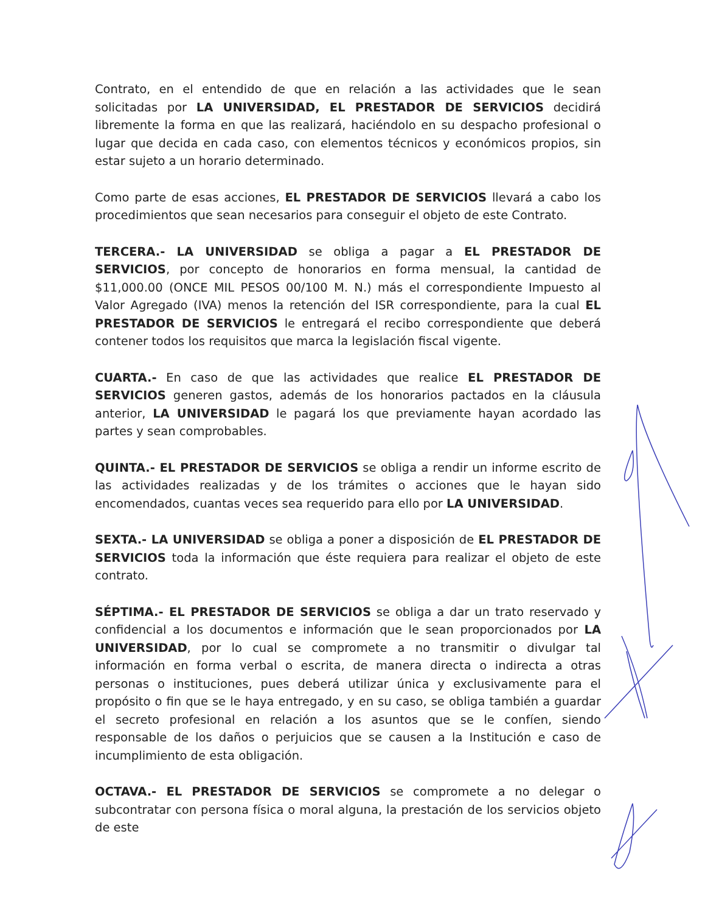Contrato, en el entendido de que en relación a las actividades que le sean solicitadas por LA UNIVERSIDAD, EL PRESTADOR DE SERVICIOS decidirá libremente la forma en que las realizará, haciéndolo en su despacho profesional o lugar que decida en cada caso, con elementos técnicos y económicos propios, sin estar sujeto a un horario determinado.
Como parte de esas acciones, EL PRESTADOR DE SERVICIOS llevará a cabo los procedimientos que sean necesarios para conseguir el objeto de este Contrato.
TERCERA.- LA UNIVERSIDAD se obliga a pagar a EL PRESTADOR DE SERVICIOS, por concepto de honorarios en forma mensual, la cantidad de $11,000.00 (ONCE MIL PESOS 00/100 M. N.) más el correspondiente Impuesto al Valor Agregado (IVA) menos la retención del ISR correspondiente, para la cual EL PRESTADOR DE SERVICIOS le entregará el recibo correspondiente que deberá contener todos los requisitos que marca la legislación fiscal vigente.
CUARTA.- En caso de que las actividades que realice EL PRESTADOR DE SERVICIOS generen gastos, además de los honorarios pactados en la cláusula anterior, LA UNIVERSIDAD le pagará los que previamente hayan acordado las partes y sean comprobables.
QUINTA.- EL PRESTADOR DE SERVICIOS se obliga a rendir un informe escrito de las actividades realizadas y de los trámites o acciones que le hayan sido encomendados, cuantas veces sea requerido para ello por LA UNIVERSIDAD.
SEXTA.- LA UNIVERSIDAD se obliga a poner a disposición de EL PRESTADOR DE SERVICIOS toda la información que éste requiera para realizar el objeto de este contrato.
SÉPTIMA.- EL PRESTADOR DE SERVICIOS se obliga a dar un trato reservado y confidencial a los documentos e información que le sean proporcionados por LA UNIVERSIDAD, por lo cual se compromete a no transmitir o divulgar tal información en forma verbal o escrita, de manera directa o indirecta a otras personas o instituciones, pues deberá utilizar única y exclusivamente para el propósito o fin que se le haya entregado, y en su caso, se obliga también a guardar el secreto profesional en relación a los asuntos que se le confíen, siendo responsable de los daños o perjuicios que se causen a la Institución e caso de incumplimiento de esta obligación.
OCTAVA.- EL PRESTADOR DE SERVICIOS se compromete a no delegar o subcontratar con persona física o moral alguna, la prestación de los servicios objeto de este